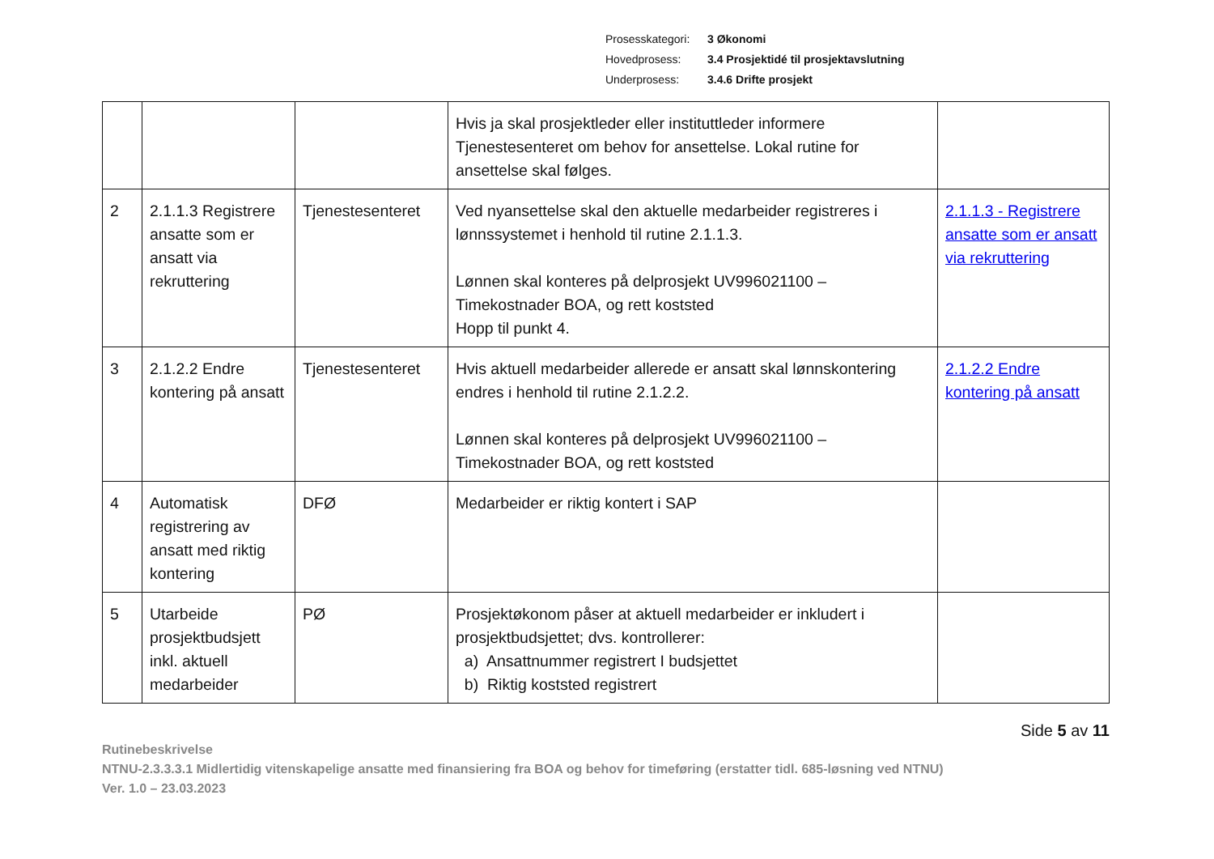Prosesskategori: 3 Økonomi
Hovedprosess: 3.4 Prosjektidé til prosjektavslutning
Underprosess: 3.4.6 Drifte prosjekt
| | | | Hvis ja skal prosjektleder eller instituttleder informere Tjenestesenteret om behov for ansettelse. Lokal rutine for ansettelse skal følges. | |
| 2 | 2.1.1.3 Registrere ansatte som er ansatt via rekruttering | Tjenestesenteret | Ved nyansettelse skal den aktuelle medarbeider registreres i lønnssystemet i henhold til rutine 2.1.1.3. Lønnen skal konteres på delprosjekt UV996021100 – Timekostnader BOA, og rett koststed Hopp til punkt 4. | 2.1.1.3 - Registrere ansatte som er ansatt via rekruttering |
| 3 | 2.1.2.2 Endre kontering på ansatt | Tjenestesenteret | Hvis aktuell medarbeider allerede er ansatt skal lønnskontering endres i henhold til rutine 2.1.2.2. Lønnen skal konteres på delprosjekt UV996021100 – Timekostnader BOA, og rett koststed | 2.1.2.2 Endre kontering på ansatt |
| 4 | Automatisk registrering av ansatt med riktig kontering | DFØ | Medarbeider er riktig kontert i SAP | |
| 5 | Utarbeide prosjektbudsjett inkl. aktuell medarbeider | PØ | Prosjektøkonom påser at aktuell medarbeider er inkludert i prosjektbudsjettet; dvs. kontrollerer: a) Ansattnummer registrert I budsjettet b) Riktig koststed registrert | |
Side 5 av 11
Rutinebeskrivelse
NTNU-2.3.3.3.1 Midlertidig vitenskapelige ansatte med finansiering fra BOA og behov for timeføring (erstatter tidl. 685-løsning ved NTNU)
Ver. 1.0 – 23.03.2023